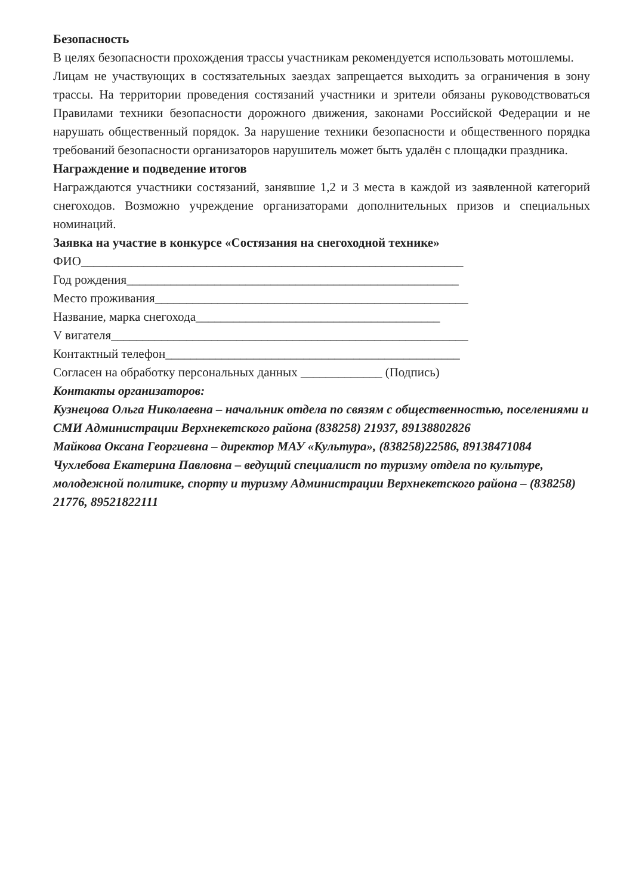Безопасность
В целях безопасности прохождения трассы участникам рекомендуется использовать мотошлемы.
Лицам не участвующих в состязательных заездах запрещается выходить за ограничения в зону трассы. На территории проведения состязаний участники и зрители обязаны руководствоваться Правилами техники безопасности дорожного движения, законами Российской Федерации и не нарушать общественный порядок. За нарушение техники безопасности и общественного порядка требований безопасности организаторов нарушитель может быть удалён с площадки праздника.
Награждение и подведение итогов
Награждаются участники состязаний, занявшие 1,2 и 3 места в каждой из заявленной категорий снегоходов. Возможно учреждение организаторами дополнительных призов и специальных номинаций.
Заявка на участие в конкурсе «Состязания на снегоходной технике»
ФИО_____________________________________________________________
Год рождения_____________________________________________________
Место проживания__________________________________________________
Название, марка снегохода_______________________________________
V вигателя_________________________________________________________
Контактный телефон_______________________________________________
Согласен на обработку персональных данных _____________ (Подпись)
Контакты организаторов:
Кузнецова Ольга Николаевна – начальник отдела по связям с общественностью, поселениями и СМИ Администрации Верхнекетского района (838258) 21937, 89138802826
Майкова Оксана Георгиевна – директор МАУ «Культура», (838258)22586, 89138471084
Чухлебова Екатерина Павловна – ведущий специалист по туризму отдела по культуре, молодежной политике, спорту и туризму Администрации Верхнекетского района – (838258) 21776, 89521822111